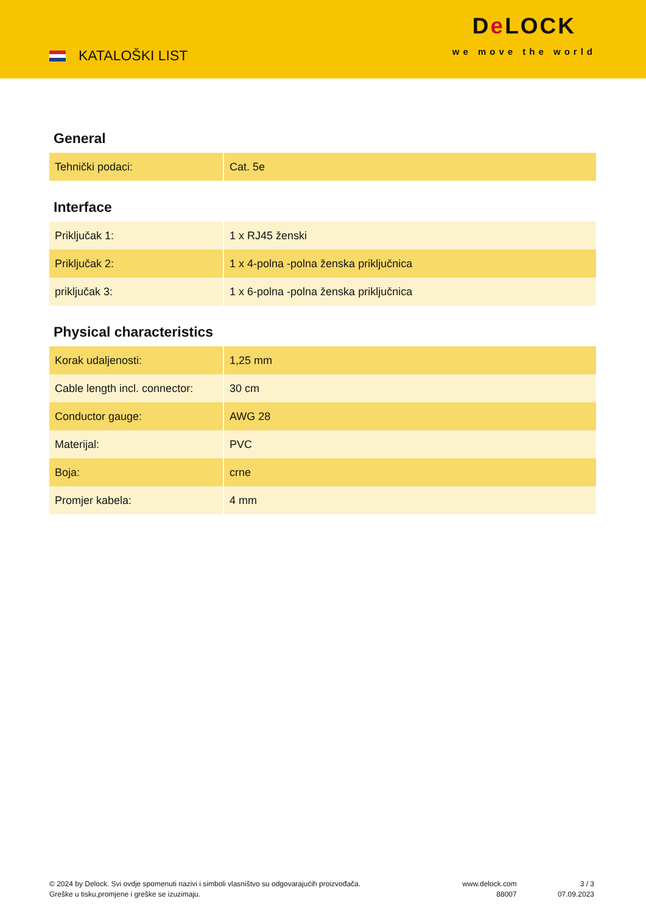KATALOŠKI LIST
De LOCK
we move the world
General
| Tehnički podaci: | Cat. 5e |
Interface
| Priključak 1: | 1 x RJ45 ženski |
| Priključak 2: | 1 x 4-polna -polna ženska priključnica |
| priključak 3: | 1 x 6-polna -polna ženska priključnica |
Physical characteristics
| Korak udaljenosti: | 1,25 mm |
| Cable length incl. connector: | 30 cm |
| Conductor gauge: | AWG 28 |
| Materijal: | PVC |
| Boja: | crne |
| Promjer kabela: | 4 mm |
© 2024 by Delock. Svi ovdje spomenuti nazivi i simboli vlasništvo su odgovarajućih proizvođača.
Greške u tisku,promjene i greške se izuzimaju.
www.delock.com
88007
3 / 3
07.09.2023